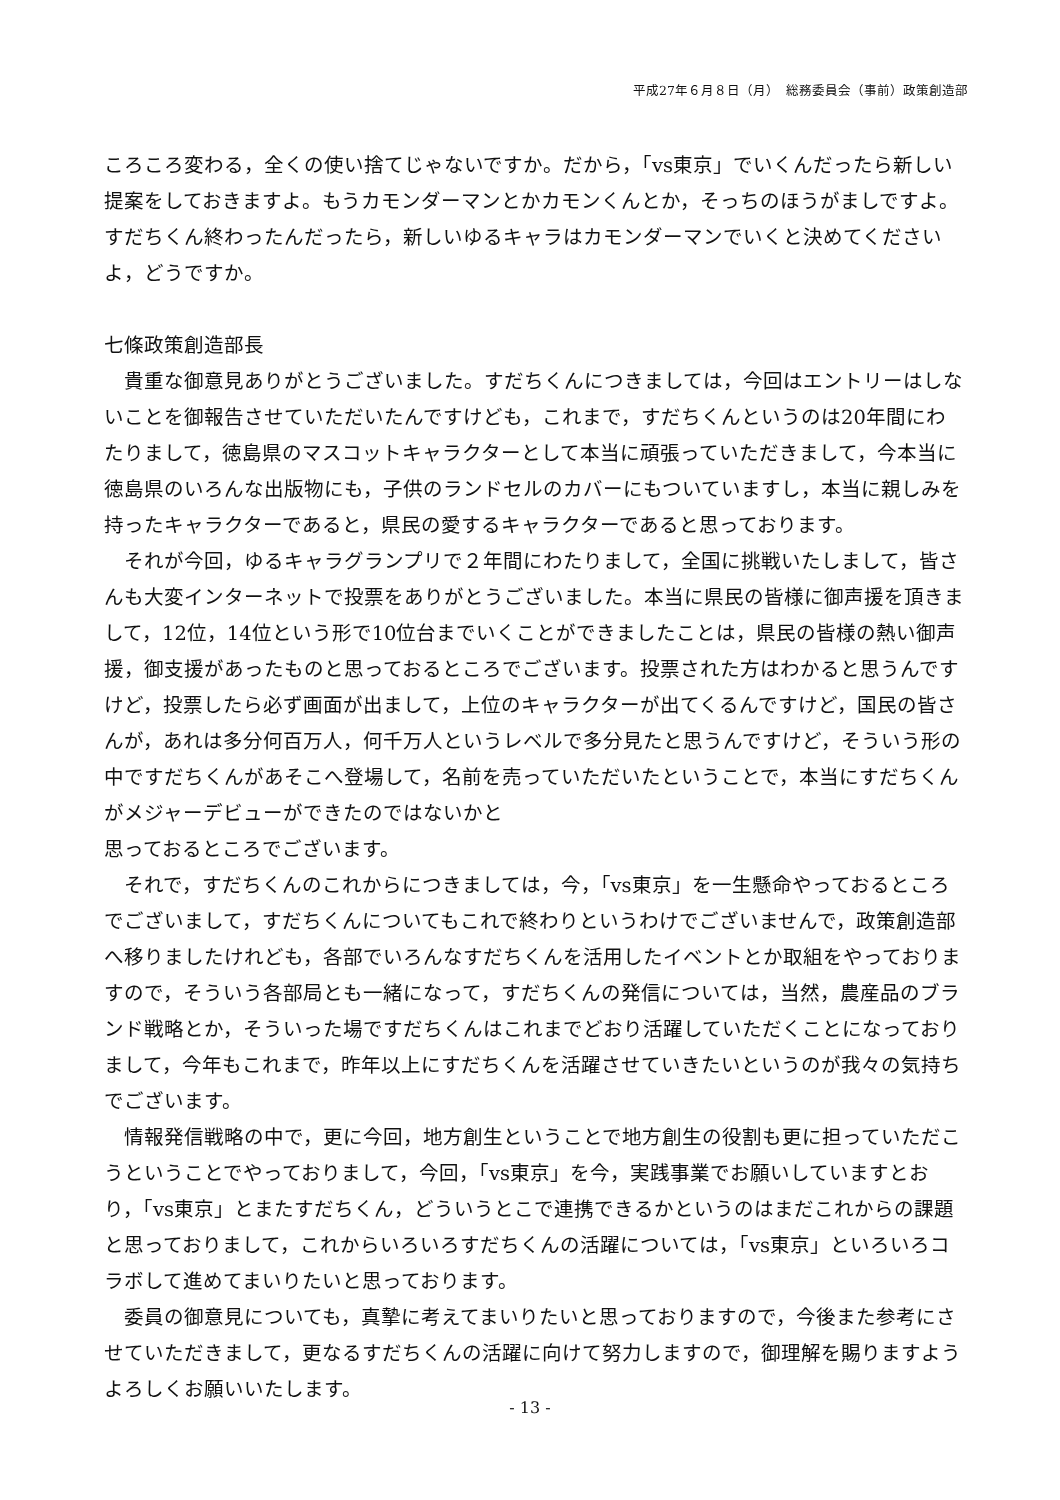平成27年６月８日（月）　総務委員会（事前）政策創造部
ころころ変わる，全くの使い捨てじゃないですか。だから，「vs東京」でいくんだったら新しい提案をしておきますよ。もうカモンダーマンとかカモンくんとか，そっちのほうがましですよ。すだちくん終わったんだったら，新しいゆるキャラはカモンダーマンでいくと決めてくださいよ，どうですか。
七條政策創造部長
貴重な御意見ありがとうございました。すだちくんにつきましては，今回はエントリーはしないことを御報告させていただいたんですけども，これまで，すだちくんというのは20年間にわたりまして，徳島県のマスコットキャラクターとして本当に頑張っていただきまして，今本当に徳島県のいろんな出版物にも，子供のランドセルのカバーにもついていますし，本当に親しみを持ったキャラクターであると，県民の愛するキャラクターであると思っております。
それが今回，ゆるキャラグランプリで２年間にわたりまして，全国に挑戦いたしまして，皆さんも大変インターネットで投票をありがとうございました。本当に県民の皆様に御声援を頂きまして，12位，14位という形で10位台までいくことができましたことは，県民の皆様の熱い御声援，御支援があったものと思っておるところでございます。投票された方はわかると思うんですけど，投票したら必ず画面が出まして，上位のキャラクターが出てくるんですけど，国民の皆さんが，あれは多分何百万人，何千万人というレベルで多分見たと思うんですけど，そういう形の中ですだちくんがあそこへ登場して，名前を売っていただいたということで，本当にすだちくんがメジャーデビューができたのではないかと
思っておるところでございます。
それで，すだちくんのこれからにつきましては，今，「vs東京」を一生懸命やっておるところでございまして，すだちくんについてもこれで終わりというわけでございませんで，政策創造部へ移りましたけれども，各部でいろんなすだちくんを活用したイベントとか取組をやっておりますので，そういう各部局とも一緒になって，すだちくんの発信については，当然，農産品のブランド戦略とか，そういった場ですだちくんはこれまでどおり活躍していただくことになっておりまして，今年もこれまで，昨年以上にすだちくんを活躍させていきたいというのが我々の気持ちでございます。
情報発信戦略の中で，更に今回，地方創生ということで地方創生の役割も更に担っていただこうということでやっておりまして，今回，「vs東京」を今，実践事業でお願いしていますとおり，「vs東京」とまたすだちくん，どういうとこで連携できるかというのはまだこれからの課題と思っておりまして，これからいろいろすだちくんの活躍については，「vs東京」といろいろコラボして進めてまいりたいと思っております。
委員の御意見についても，真摯に考えてまいりたいと思っておりますので，今後また参考にさせていただきまして，更なるすだちくんの活躍に向けて努力しますので，御理解を賜りますようよろしくお願いいたします。
- 13 -